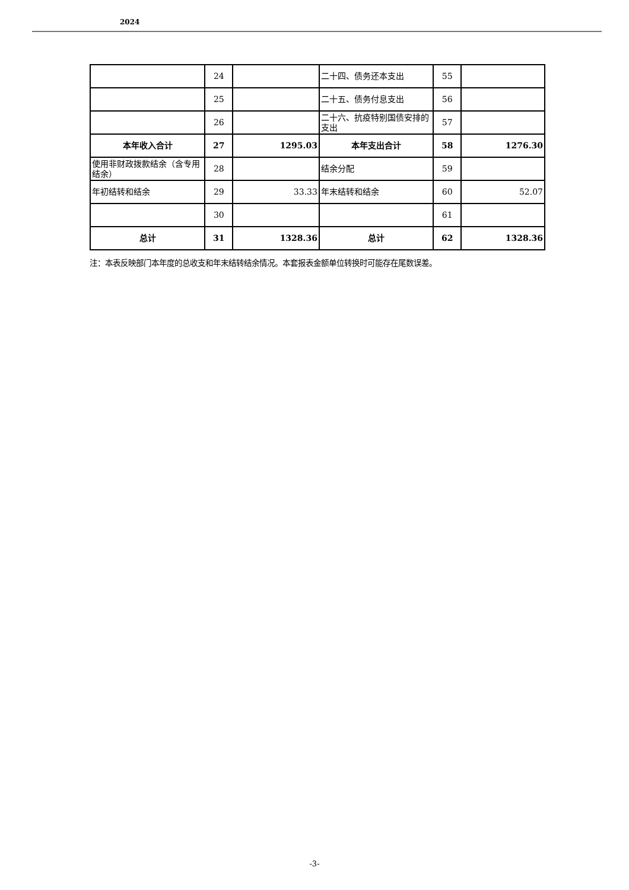2024
| | 24 | | 二十四、债务还本支出 | 55 | |
| | 25 | | 二十五、债务付息支出 | 56 | |
| | 26 | | 二十六、抗疫特别国债安排的支出 | 57 | |
| 本年收入合计 | 27 | 1295.03 | 本年支出合计 | 58 | 1276.30 |
| 使用非财政拨款结余（含专用结余） | 28 | | 结余分配 | 59 | |
| 年初结转和结余 | 29 | 33.33 | 年末结转和结余 | 60 | 52.07 |
| | 30 | | | 61 | |
| 总计 | 31 | 1328.36 | 总计 | 62 | 1328.36 |
注：本表反映部门本年度的总收支和年末结转结余情况。本套报表金额单位转换时可能存在尾数误差。
-3-